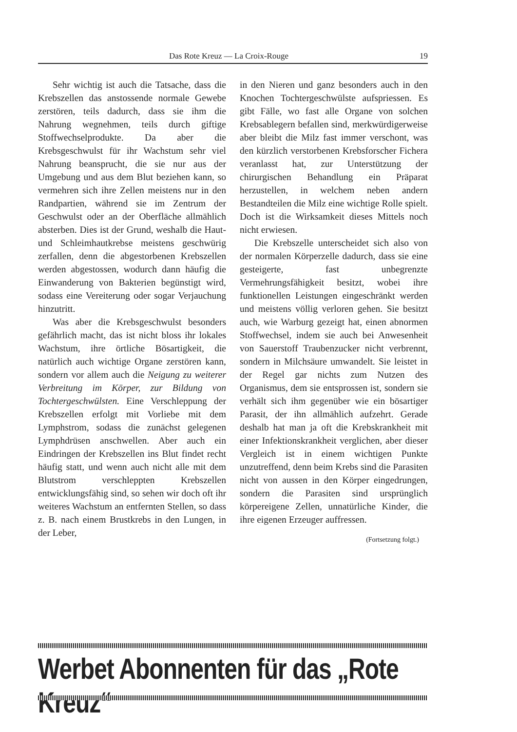Das Rote Kreuz — La Croix-Rouge 19
Sehr wichtig ist auch die Tatsache, dass die Krebszellen das anstossende normale Gewebe zerstören, teils dadurch, dass sie ihm die Nahrung wegnehmen, teils durch giftige Stoffwechselprodukte. Da aber die Krebsgeschwulst für ihr Wachstum sehr viel Nahrung beansprucht, die sie nur aus der Umgebung und aus dem Blut beziehen kann, so vermehren sich ihre Zellen meistens nur in den Randpartien, während sie im Zentrum der Geschwulst oder an der Oberfläche allmählich absterben. Dies ist der Grund, weshalb die Haut- und Schleimhautkrebse meistens geschwürig zerfallen, denn die abgestorbenen Krebszellen werden abgestossen, wodurch dann häufig die Einwanderung von Bakterien begünstigt wird, sodass eine Vereiterung oder sogar Verjauchung hinzutritt.
Was aber die Krebsgeschwulst besonders gefährlich macht, das ist nicht bloss ihr lokales Wachstum, ihre örtliche Bösartigkeit, die natürlich auch wichtige Organe zerstören kann, sondern vor allem auch die Neigung zu weiterer Verbreitung im Körper, zur Bildung von Tochtergeschwülsten. Eine Verschleppung der Krebszellen erfolgt mit Vorliebe mit dem Lymphstrom, sodass die zunächst gelegenen Lymphdrüsen anschwellen. Aber auch ein Eindringen der Krebszellen ins Blut findet recht häufig statt, und wenn auch nicht alle mit dem Blutstrom verschleppten Krebszellen entwicklungsfähig sind, so sehen wir doch oft ihr weiteres Wachstum an entfernten Stellen, so dass z. B. nach einem Brustkrebs in den Lungen, in der Leber,
in den Nieren und ganz besonders auch in den Knochen Tochtergeschwülste aufspriessen. Es gibt Fälle, wo fast alle Organe von solchen Krebsablegern befallen sind, merkwürdigerweise aber bleibt die Milz fast immer verschont, was den kürzlich verstorbenen Krebsforscher Fichera veranlasst hat, zur Unterstützung der chirurgischen Behandlung ein Präparat herzustellen, in welchem neben andern Bestandteilen die Milz eine wichtige Rolle spielt. Doch ist die Wirksamkeit dieses Mittels noch nicht erwiesen.
Die Krebszelle unterscheidet sich also von der normalen Körperzelle dadurch, dass sie eine gesteigerte, fast unbegrenzte Vermehrungsfähigkeit besitzt, wobei ihre funktionellen Leistungen eingeschränkt werden und meistens völlig verloren gehen. Sie besitzt auch, wie Warburg gezeigt hat, einen abnormen Stoffwechsel, indem sie auch bei Anwesenheit von Sauerstoff Traubenzucker nicht verbrennt, sondern in Milchsäure umwandelt. Sie leistet in der Regel gar nichts zum Nutzen des Organismus, dem sie entsprossen ist, sondern sie verhält sich ihm gegenüber wie ein bösartiger Parasit, der ihn allmählich aufzehrt. Gerade deshalb hat man ja oft die Krebskrankheit mit einer Infektionskrankheit verglichen, aber dieser Vergleich ist in einem wichtigen Punkte unzutreffend, denn beim Krebs sind die Parasiten nicht von aussen in den Körper eingedrungen, sondern die Parasiten sind ursprünglich körpereigene Zellen, unnatürliche Kinder, die ihre eigenen Erzeuger auffressen.
(Fortsetzung folgt.)
Werbet Abonnenten für das „Rote Kreuz“